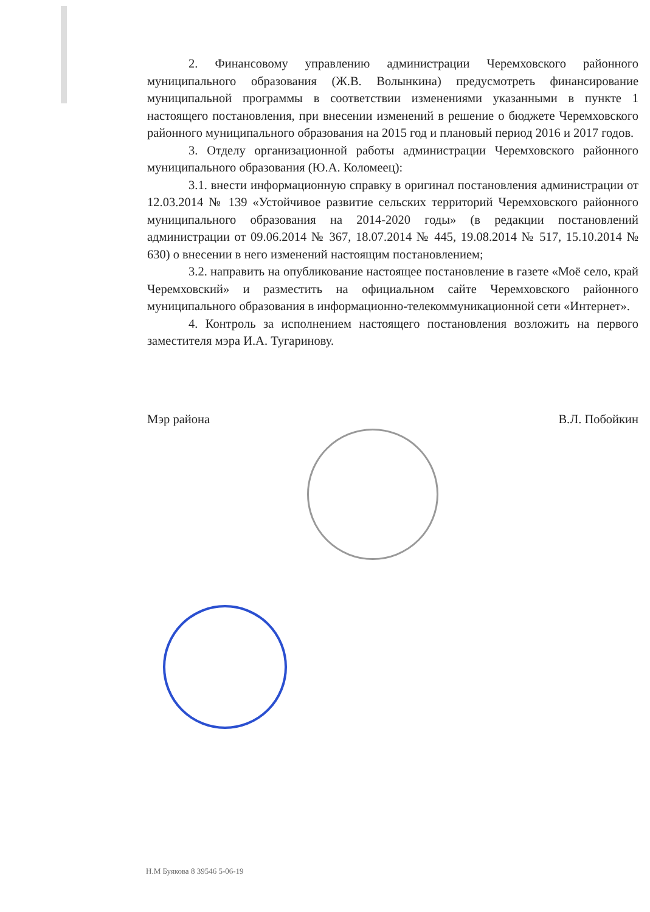2. Финансовому управлению администрации Черемховского районного муниципального образования (Ж.В. Волынкина) предусмотреть финансирование муниципальной программы в соответствии изменениями указанными в пункте 1 настоящего постановления, при внесении изменений в решение о бюджете Черемховского районного муниципального образования на 2015 год и плановый период 2016 и 2017 годов.
3. Отделу организационной работы администрации Черемховского районного муниципального образования (Ю.А. Коломеец):
3.1. внести информационную справку в оригинал постановления администрации от 12.03.2014 № 139 «Устойчивое развитие сельских территорий Черемховского районного муниципального образования на 2014-2020 годы» (в редакции постановлений администрации от 09.06.2014 № 367, 18.07.2014 № 445, 19.08.2014 № 517, 15.10.2014 № 630) о внесении в него изменений настоящим постановлением;
3.2. направить на опубликование настоящее постановление в газете «Моё село, край Черемховский» и разместить на официальном сайте Черемховского районного муниципального образования в информационно-телекоммуникационной сети «Интернет».
4. Контроль за исполнением настоящего постановления возложить на первого заместителя мэра И.А. Тугаринову.
Мэр района В.Л. Побойкин
Н.М Буякова 8 39546 5-06-19